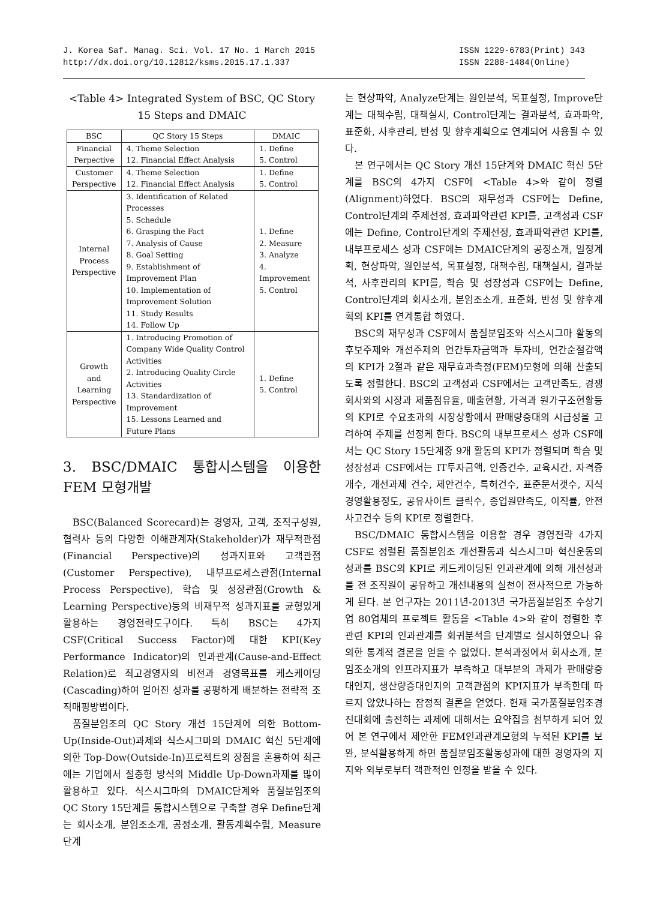J. Korea Saf. Manag. Sci. Vol. 17 No. 1 March 2015
http://dx.doi.org/10.12812/ksms.2015.17.1.337
ISSN 1229-6783(Print) 343
ISSN 2288-1484(Online)
<Table 4> Integrated System of BSC, QC Story 15 Steps and DMAIC
| BSC | QC Story 15 Steps | DMAIC |
| --- | --- | --- |
| Financial Perpective | 4. Theme Selection 12. Financial Effect Analysis | 1. Define 5. Control |
| Customer Perspective | 4. Theme Selection 12. Financial Effect Analysis | 1. Define 5. Control |
| Internal Process Perspective | 3. Identification of Related Processes 5. Schedule 6. Grasping the Fact 7. Analysis of Cause 8. Goal Setting 9. Establishment of Improvement Plan 10. Implementation of Improvement Solution 11. Study Results 14. Follow Up | 1. Define 2. Measure 3. Analyze 4. Improvement 5. Control |
| Growth and Learning Perspective | 1. Introducing Promotion of Company Wide Quality Control Activities 2. Introducing Quality Circle Activities 13. Standardization of Improvement 15. Lessons Learned and Future Plans | 1. Define 5. Control |
3. BSC/DMAIC 통합시스템을 이용한 FEM 모형개발
BSC(Balanced Scorecard)는 경영자, 고객, 조직구성원, 협력사 등의 다양한 이해관계자(Stakeholder)가 재무적관점(Financial Perspective)의 성과지표와 고객관점(Customer Perspective), 내부프로세스관점(Internal Process Perspective), 학습 및 성장관점(Growth & Learning Perspective)등의 비재무적 성과지표를 균형있게 활용하는 경영전략도구이다. 특히 BSC는 4가지 CSF(Critical Success Factor)에 대한 KPI(Key Performance Indicator)의 인과관계(Cause-and-Effect Relation)로 최고경영자의 비전과 경영목표를 케스케이딩(Cascading)하여 얻어진 성과를 공평하게 배분하는 전략적 조직매핑방법이다.
품질분임조의 QC Story 개선 15단계에 의한 Bottom-Up(Inside-Out)과제와 식스시그마의 DMAIC 혁신 5단계에 의한 Top-Dow(Outside-In)프로젝트의 장점을 혼용하여 최근에는 기업에서 절충형 방식의 Middle Up-Down과제를 많이 활용하고 있다. 식스시그마의 DMAIC단계와 품질분임조의 QC Story 15단계를 통합시스템으로 구축할 경우 Define단계는 회사소개, 분임조소개, 공정소개, 활동계획수립, Measure단계
는 현상파악, Analyze단계는 원인분석, 목표설정, Improve단계는 대책수립, 대책실시, Control단계는 결과분석, 효과파악, 표준화, 사후관리, 반성 및 향후계획으로 연계되어 사용될 수 있다.
본 연구에서는 QC Story 개선 15단계와 DMAIC 혁신 5단계를 BSC의 4가지 CSF에 <Table 4>와 같이 정렬(Alignment)하였다. BSC의 재무성과 CSF에는 Define, Control단계의 주제선정, 효과파악관련 KPI를, 고객성과 CSF에는 Define, Control단계의 주제선정, 효과파악관련 KPI를, 내부프로세스 성과 CSF에는 DMAIC단계의 공정소개, 일정계획, 현상파악, 원인분석, 목표설정, 대책수립, 대책실시, 결과분석, 사후관리의 KPI를, 학습 및 성장성과 CSF에는 Define, Control단계의 회사소개, 분임조소개, 표준화, 반성 및 향후계획의 KPI를 연계통합 하였다.
BSC의 재무성과 CSF에서 품질분임조와 식스시그마 활동의 후보주제와 개선주제의 연간투자금액과 투자비, 연간순절감액의 KPI가 2절과 같은 재무효과측정(FEM)모형에 의해 산출되도록 정렬한다. BSC의 고객성과 CSF에서는 고객만족도, 경쟁회사와의 시장과 제품점유율, 매출현황, 가격과 원가구조현황등의 KPI로 수요초과의 시장상황에서 판매량증대의 시급성을 고려하여 주제를 선정케 한다. BSC의 내부프로세스 성과 CSF에서는 QC Story 15단계중 9개 활동의 KPI가 정렬되며 학습 및 성장성과 CSF에서는 IT투자금액, 인증건수, 교육시간, 자격증 개수, 개선과제 건수, 제안건수, 특허건수, 표준문서갯수, 지식경영활용정도, 공유사이트 클릭수, 종업원만족도, 이직률, 안전사고건수 등의 KPI로 정렬한다.
BSC/DMAIC 통합시스템을 이용할 경우 경영전략 4가지 CSF로 정렬된 품질분임조 개선활동과 식스시그마 혁신운동의 성과를 BSC의 KPI로 케드케이딩된 인과관계에 의해 개선성과를 전 조직원이 공유하고 개선내용의 실천이 전사적으로 가능하게 된다. 본 연구자는 2011년-2013년 국가품질분임조 수상기업 80업체의 프로젝트 활동을 <Table 4>와 같이 정렬한 후 관련 KPI의 인과관계를 회귀분석을 단계별로 실시하였으나 유의한 통계적 결론을 얻을 수 없었다. 분석과정에서 회사소개, 분임조소개의 인프라지표가 부족하고 대부분의 과제가 판매량증대인지, 생산량증대인지의 고객관점의 KPI지표가 부족한데 따르지 않았나하는 잠정적 결론을 얻었다. 현재 국가품질분임조경진대회에 출전하는 과제에 대해서는 요약집을 첨부하게 되어 있어 본 연구에서 제안한 FEM인과관계모형의 누적된 KPI를 보완, 분석활용하게 하면 품질분임조활동성과에 대한 경영자의 지지와 외부로부터 객관적인 인정을 받을 수 있다.